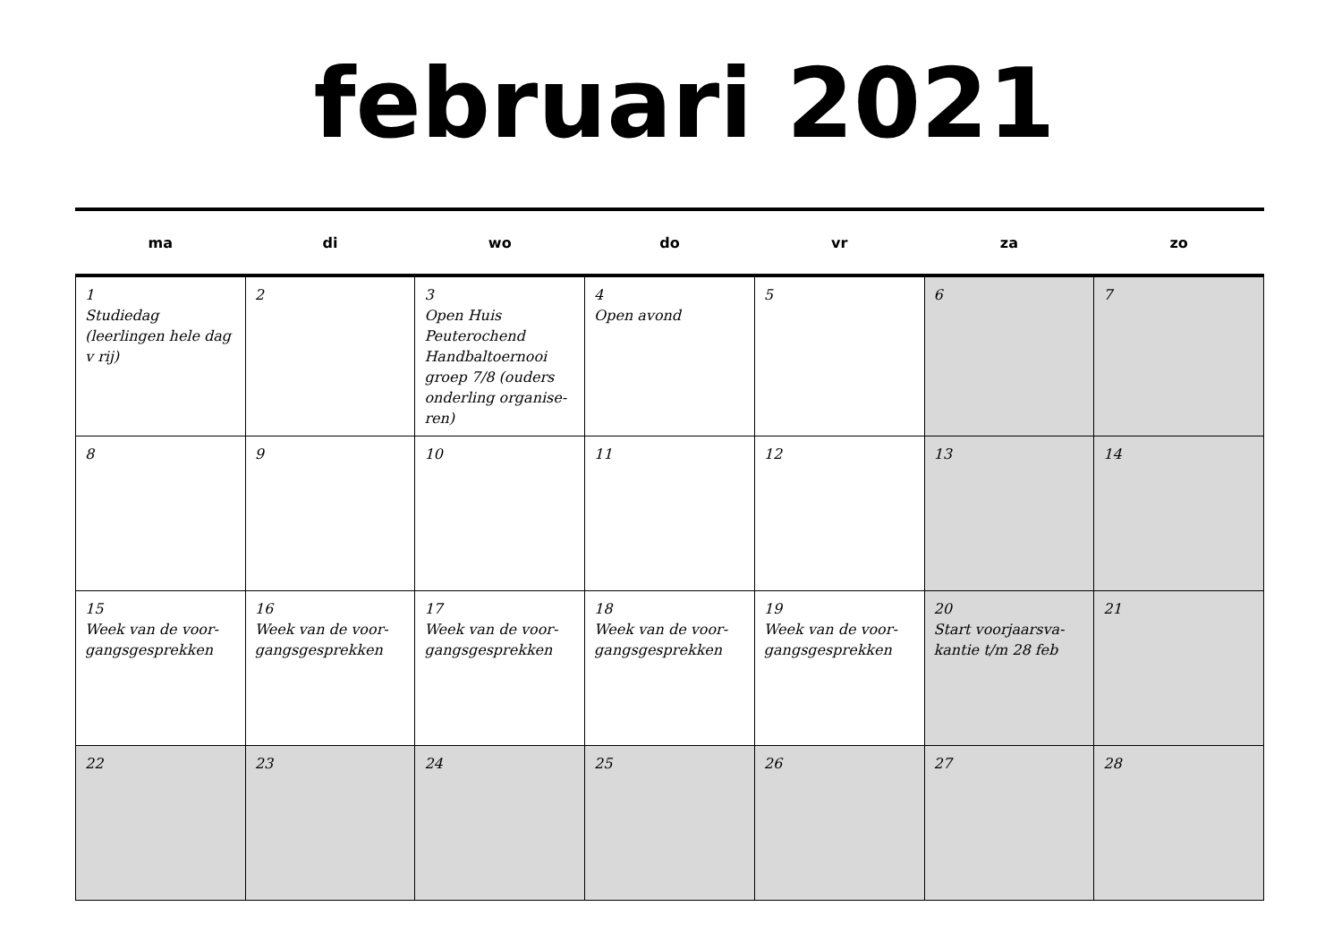februari 2021
| ma | di | wo | do | vr | za | zo |
| --- | --- | --- | --- | --- | --- | --- |
| 1 Studiedag (leerlingen hele dag v rij) | 2 | 3 Open Huis Peuterochend Handbaltoernooi groep 7/8 (ouders onderling organise-ren) | 4 Open avond | 5 | 6 | 7 |
| 8 | 9 | 10 | 11 | 12 | 13 | 14 |
| 15 Week van de voor-gangsgesprekken | 16 Week van de voor-gangsgesprekken | 17 Week van de voor-gangsgesprekken | 18 Week van de voor-gangsgesprekken | 19 Week van de voor-gangsgesprekken | 20 Start voorjaarsva-kantie t/m 28 feb | 21 |
| 22 | 23 | 24 | 25 | 26 | 27 | 28 |